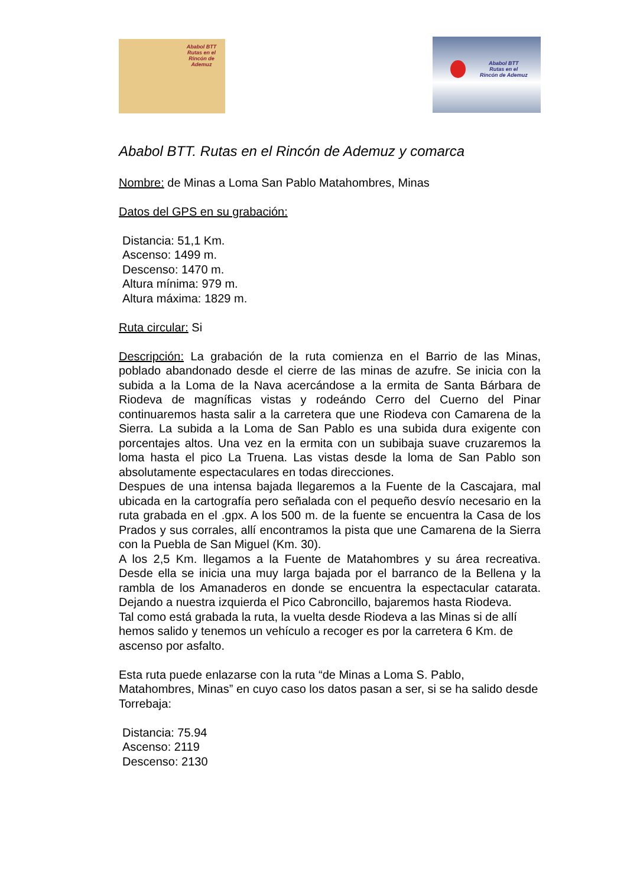Ababol BTT
Rutas en el
Rincón de Ademuz
Ababol BTT
Rutas en el
Rincón de Ademuz
Ababol BTT. Rutas en el Rincón de Ademuz y comarca
Nombre: de Minas a Loma San Pablo Matahombres, Minas
Datos del GPS en su grabación:
Distancia: 51,1 Km.
Ascenso: 1499 m.
Descenso: 1470 m.
Altura mínima: 979 m.
Altura máxima: 1829 m.
Ruta circular: Si
Descripción: La grabación de la ruta comienza en el Barrio de las Minas, poblado abandonado desde el cierre de las minas de azufre. Se inicia con la subida a la Loma de la Nava acercándose a la ermita de Santa Bárbara de Riodeva de magníficas vistas y rodeándo Cerro del Cuerno del Pinar continuaremos hasta salir a la carretera que une Riodeva con Camarena de la Sierra. La subida a la Loma de San Pablo es una subida dura exigente con porcentajes altos. Una vez en la ermita con un subibaja suave cruzaremos la loma hasta el pico La Truena. Las vistas desde la loma de San Pablo son absolutamente espectaculares en todas direcciones.
Despues de una intensa bajada llegaremos a la Fuente de la Cascajara, mal ubicada en la cartografía pero señalada con el pequeño desvío necesario en la ruta grabada en el .gpx. A los 500 m. de la fuente se encuentra la Casa de los Prados y sus corrales, allí encontramos la pista que une Camarena de la Sierra con la Puebla de San Miguel (Km. 30).
A los 2,5 Km. llegamos a la Fuente de Matahombres y su área recreativa. Desde ella se inicia una muy larga bajada por el barranco de la Bellena y la rambla de los Amanaderos en donde se encuentra la espectacular catarata. Dejando a nuestra izquierda el Pico Cabroncillo, bajaremos hasta Riodeva.
Tal como está grabada la ruta, la vuelta desde Riodeva a las Minas si de allí hemos salido y tenemos un vehículo a recoger es por la carretera 6 Km. de ascenso por asfalto.
Esta ruta puede enlazarse con la ruta “de Minas a Loma S. Pablo, Matahombres, Minas” en cuyo caso los datos pasan a ser, si se ha salido desde Torrebaja:
Distancia: 75.94
Ascenso: 2119
Descenso: 2130